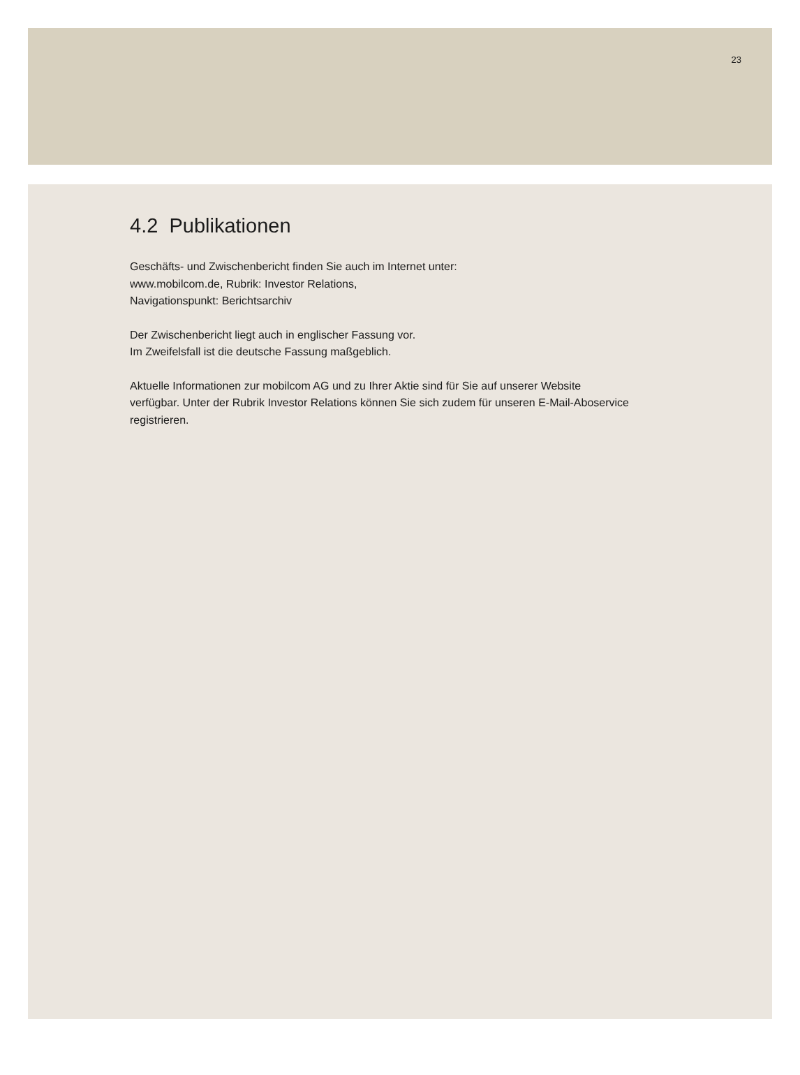23
4.2 Publikationen
Geschäfts- und Zwischenbericht finden Sie auch im Internet unter:
www.mobilcom.de, Rubrik: Investor Relations,
Navigationspunkt: Berichtsarchiv
Der Zwischenbericht liegt auch in englischer Fassung vor.
Im Zweifelsfall ist die deutsche Fassung maßgeblich.
Aktuelle Informationen zur mobilcom AG und zu Ihrer Aktie sind für Sie auf unserer Website verfügbar. Unter der Rubrik Investor Relations können Sie sich zudem für unseren E-Mail-Aboservice registrieren.